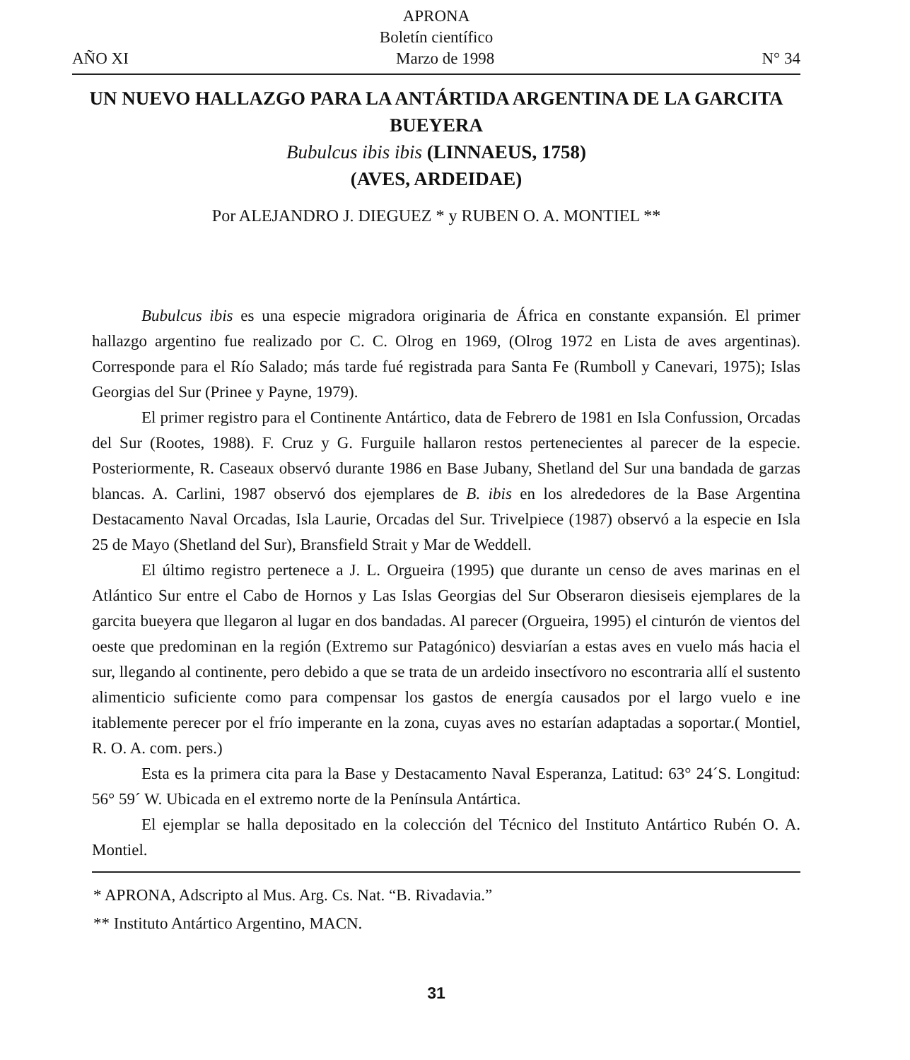APRONA
Boletín científico
AÑO XI Marzo de 1998 N° 34
UN NUEVO HALLAZGO PARA LA ANTÁRTIDA ARGENTINA DE LA GARCITA BUEYERA
Bubulcus ibis ibis (LINNAEUS, 1758)
(AVES, ARDEIDAE)
Por ALEJANDRO J. DIEGUEZ * y RUBEN O. A. MONTIEL **
Bubulcus ibis es una especie migradora originaria de África en constante expansión. El primer hallazgo argentino fue realizado por C. C. Olrog en 1969, (Olrog 1972 en Lista de aves argentinas). Corresponde para el Río Salado; más tarde fué registrada para Santa Fe (Rumboll y Canevari, 1975); Islas Georgias del Sur (Prinee y Payne, 1979).
El primer registro para el Continente Antártico, data de Febrero de 1981 en Isla Confussion, Orcadas del Sur (Rootes, 1988). F. Cruz y G. Furguile hallaron restos pertenecientes al parecer de la especie. Posteriormente, R. Caseaux observó durante 1986 en Base Jubany, Shetland del Sur una bandada de garzas blancas. A. Carlini, 1987 observó dos ejemplares de B. ibis en los alrededores de la Base Argentina Destacamento Naval Orcadas, Isla Laurie, Orcadas del Sur. Trivelpiece (1987) observó a la especie en Isla 25 de Mayo (Shetland del Sur), Bransfield Strait y Mar de Weddell.
El último registro pertenece a J. L. Orgueira (1995) que durante un censo de aves marinas en el Atlántico Sur entre el Cabo de Hornos y Las Islas Georgias del Sur Obseraron diesiseis ejemplares de la garcita bueyera que llegaron al lugar en dos bandadas. Al parecer (Orgueira, 1995) el cinturón de vientos del oeste que predominan en la región (Extremo sur Patagónico) desviarían a estas aves en vuelo más hacia el sur, llegando al continente, pero debido a que se trata de un ardeido insectívoro no escontraria allí el sustento alimenticio suficiente como para compensar los gastos de energía causados por el largo vuelo e ine itablemente perecer por el frío imperante en la zona, cuyas aves no estarían adaptadas a soportar.( Montiel, R. O. A. com. pers.)
Esta es la primera cita para la Base y Destacamento Naval Esperanza, Latitud: 63° 24´S. Longitud: 56° 59´ W. Ubicada en el extremo norte de la Península Antártica.
El ejemplar se halla depositado en la colección del Técnico del Instituto Antártico Rubén O. A. Montiel.
* APRONA, Adscripto al Mus. Arg. Cs. Nat. “B. Rivadavia.”
** Instituto Antártico Argentino, MACN.
31